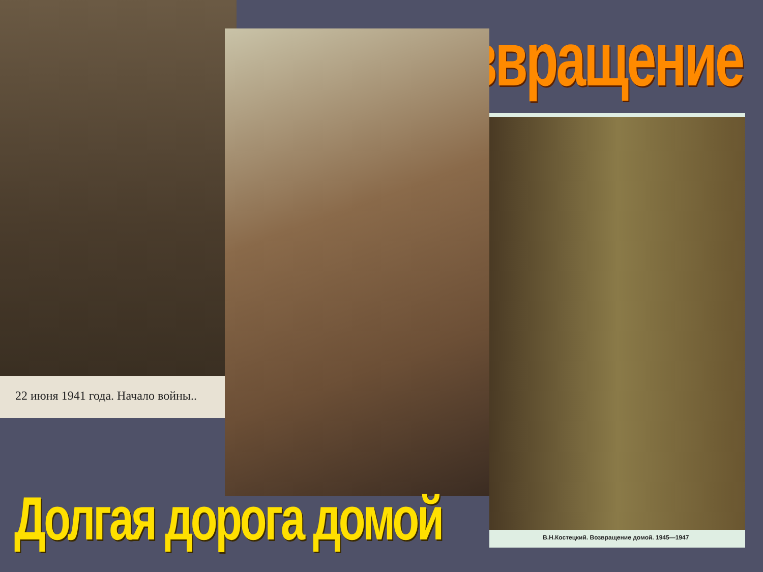Возвращение
22 июня 1941 года. Начало войны..
В.Н.Костецкий. Возвращение домой. 1945—1947
Долгая дорога домой